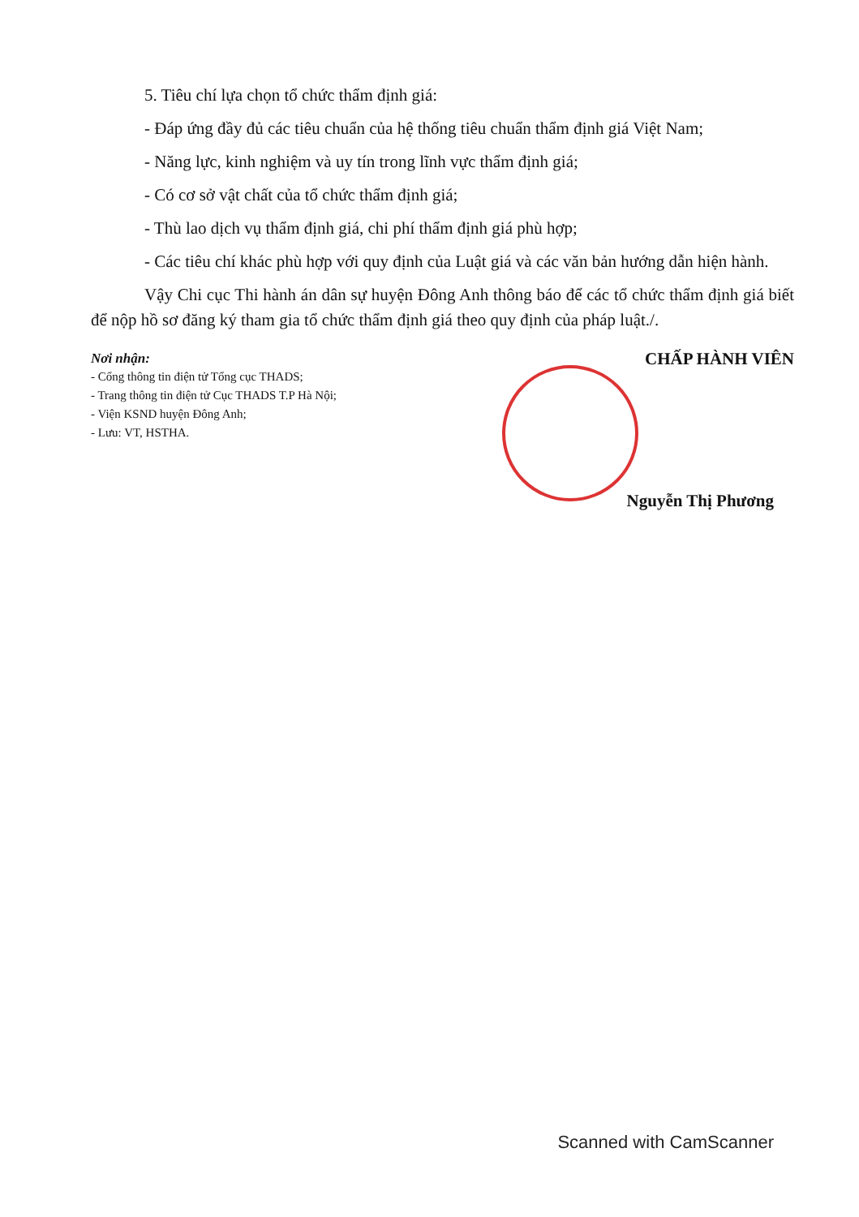5. Tiêu chí lựa chọn tổ chức thẩm định giá:
- Đáp ứng đầy đủ các tiêu chuẩn của hệ thống tiêu chuẩn thẩm định giá Việt Nam;
- Năng lực, kinh nghiệm và uy tín trong lĩnh vực thẩm định giá;
- Có cơ sở vật chất của tổ chức thẩm định giá;
- Thù lao dịch vụ thẩm định giá, chi phí thẩm định giá phù hợp;
- Các tiêu chí khác phù hợp với quy định của Luật giá và các văn bản hướng dẫn hiện hành.
Vậy Chi cục Thi hành án dân sự huyện Đông Anh thông báo để các tổ chức thẩm định giá biết để nộp hồ sơ đăng ký tham gia tổ chức thẩm định giá theo quy định của pháp luật./.
Nơi nhận:
- Cổng thông tin điện tử Tổng cục THADS;
- Trang thông tin điện tử Cục THADS T.P Hà Nội;
- Viện KSND huyện Đông Anh;
- Lưu: VT, HSTHA.
CHẤP HÀNH VIÊN
Nguyễn Thị Phương
Scanned with CamScanner